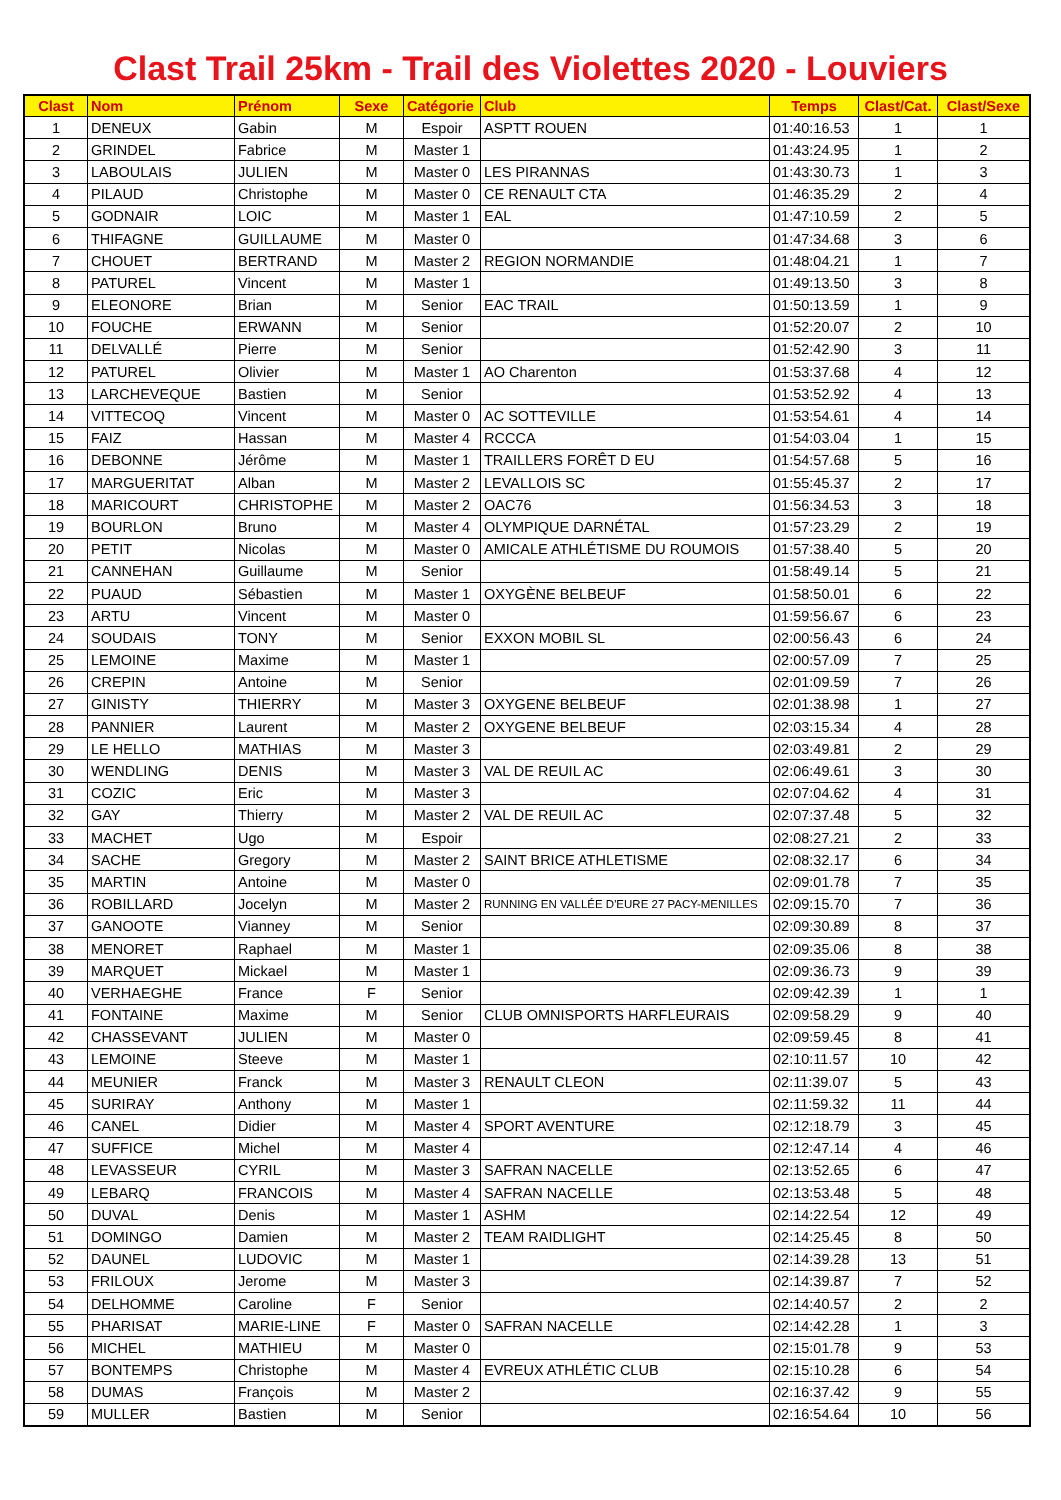Clast Trail 25km - Trail des Violettes 2020 - Louviers
| Clast | Nom | Prénom | Sexe | Catégorie | Club | Temps | Clast/Cat. | Clast/Sexe |
| --- | --- | --- | --- | --- | --- | --- | --- | --- |
| 1 | DENEUX | Gabin | M | Espoir | ASPTT ROUEN | 01:40:16.53 | 1 | 1 |
| 2 | GRINDEL | Fabrice | M | Master 1 | | 01:43:24.95 | 1 | 2 |
| 3 | LABOULAIS | JULIEN | M | Master 0 | LES PIRANNAS | 01:43:30.73 | 1 | 3 |
| 4 | PILAUD | Christophe | M | Master 0 | CE RENAULT CTA | 01:46:35.29 | 2 | 4 |
| 5 | GODNAIR | LOIC | M | Master 1 | EAL | 01:47:10.59 | 2 | 5 |
| 6 | THIFAGNE | GUILLAUME | M | Master 0 | | 01:47:34.68 | 3 | 6 |
| 7 | CHOUET | BERTRAND | M | Master 2 | REGION NORMANDIE | 01:48:04.21 | 1 | 7 |
| 8 | PATUREL | Vincent | M | Master 1 | | 01:49:13.50 | 3 | 8 |
| 9 | ELEONORE | Brian | M | Senior | EAC TRAIL | 01:50:13.59 | 1 | 9 |
| 10 | FOUCHE | ERWANN | M | Senior | | 01:52:20.07 | 2 | 10 |
| 11 | DELVALLÉ | Pierre | M | Senior | | 01:52:42.90 | 3 | 11 |
| 12 | PATUREL | Olivier | M | Master 1 | AO Charenton | 01:53:37.68 | 4 | 12 |
| 13 | LARCHEVEQUE | Bastien | M | Senior | | 01:53:52.92 | 4 | 13 |
| 14 | VITTECOQ | Vincent | M | Master 0 | AC SOTTEVILLE | 01:53:54.61 | 4 | 14 |
| 15 | FAIZ | Hassan | M | Master 4 | RCCCA | 01:54:03.04 | 1 | 15 |
| 16 | DEBONNE | Jérôme | M | Master 1 | TRAILLERS FORÊT D EU | 01:54:57.68 | 5 | 16 |
| 17 | MARGUERITAT | Alban | M | Master 2 | LEVALLOIS SC | 01:55:45.37 | 2 | 17 |
| 18 | MARICOURT | CHRISTOPHE | M | Master 2 | OAC76 | 01:56:34.53 | 3 | 18 |
| 19 | BOURLON | Bruno | M | Master 4 | OLYMPIQUE DARNÉTAL | 01:57:23.29 | 2 | 19 |
| 20 | PETIT | Nicolas | M | Master 0 | AMICALE ATHLÉTISME DU ROUMOIS | 01:57:38.40 | 5 | 20 |
| 21 | CANNEHAN | Guillaume | M | Senior | | 01:58:49.14 | 5 | 21 |
| 22 | PUAUD | Sébastien | M | Master 1 | OXYGÈNE BELBEUF | 01:58:50.01 | 6 | 22 |
| 23 | ARTU | Vincent | M | Master 0 | | 01:59:56.67 | 6 | 23 |
| 24 | SOUDAIS | TONY | M | Senior | EXXON MOBIL SL | 02:00:56.43 | 6 | 24 |
| 25 | LEMOINE | Maxime | M | Master 1 | | 02:00:57.09 | 7 | 25 |
| 26 | CREPIN | Antoine | M | Senior | | 02:01:09.59 | 7 | 26 |
| 27 | GINISTY | THIERRY | M | Master 3 | OXYGENE BELBEUF | 02:01:38.98 | 1 | 27 |
| 28 | PANNIER | Laurent | M | Master 2 | OXYGENE BELBEUF | 02:03:15.34 | 4 | 28 |
| 29 | LE HELLO | MATHIAS | M | Master 3 | | 02:03:49.81 | 2 | 29 |
| 30 | WENDLING | DENIS | M | Master 3 | VAL DE REUIL AC | 02:06:49.61 | 3 | 30 |
| 31 | COZIC | Eric | M | Master 3 | | 02:07:04.62 | 4 | 31 |
| 32 | GAY | Thierry | M | Master 2 | VAL DE REUIL AC | 02:07:37.48 | 5 | 32 |
| 33 | MACHET | Ugo | M | Espoir | | 02:08:27.21 | 2 | 33 |
| 34 | SACHE | Gregory | M | Master 2 | SAINT BRICE ATHLETISME | 02:08:32.17 | 6 | 34 |
| 35 | MARTIN | Antoine | M | Master 0 | | 02:09:01.78 | 7 | 35 |
| 36 | ROBILLARD | Jocelyn | M | Master 2 | RUNNING EN VALLÉE D'EURE 27 PACY-MENILLES | 02:09:15.70 | 7 | 36 |
| 37 | GANOOTE | Vianney | M | Senior | | 02:09:30.89 | 8 | 37 |
| 38 | MENORET | Raphael | M | Master 1 | | 02:09:35.06 | 8 | 38 |
| 39 | MARQUET | Mickael | M | Master 1 | | 02:09:36.73 | 9 | 39 |
| 40 | VERHAEGHE | France | F | Senior | | 02:09:42.39 | 1 | 1 |
| 41 | FONTAINE | Maxime | M | Senior | CLUB OMNISPORTS HARFLEURAIS | 02:09:58.29 | 9 | 40 |
| 42 | CHASSEVANT | JULIEN | M | Master 0 | | 02:09:59.45 | 8 | 41 |
| 43 | LEMOINE | Steeve | M | Master 1 | | 02:10:11.57 | 10 | 42 |
| 44 | MEUNIER | Franck | M | Master 3 | RENAULT CLEON | 02:11:39.07 | 5 | 43 |
| 45 | SURIRAY | Anthony | M | Master 1 | | 02:11:59.32 | 11 | 44 |
| 46 | CANEL | Didier | M | Master 4 | SPORT AVENTURE | 02:12:18.79 | 3 | 45 |
| 47 | SUFFICE | Michel | M | Master 4 | | 02:12:47.14 | 4 | 46 |
| 48 | LEVASSEUR | CYRIL | M | Master 3 | SAFRAN NACELLE | 02:13:52.65 | 6 | 47 |
| 49 | LEBARQ | FRANCOIS | M | Master 4 | SAFRAN NACELLE | 02:13:53.48 | 5 | 48 |
| 50 | DUVAL | Denis | M | Master 1 | ASHM | 02:14:22.54 | 12 | 49 |
| 51 | DOMINGO | Damien | M | Master 2 | TEAM RAIDLIGHT | 02:14:25.45 | 8 | 50 |
| 52 | DAUNEL | LUDOVIC | M | Master 1 | | 02:14:39.28 | 13 | 51 |
| 53 | FRILOUX | Jerome | M | Master 3 | | 02:14:39.87 | 7 | 52 |
| 54 | DELHOMME | Caroline | F | Senior | | 02:14:40.57 | 2 | 2 |
| 55 | PHARISAT | MARIE-LINE | F | Master 0 | SAFRAN NACELLE | 02:14:42.28 | 1 | 3 |
| 56 | MICHEL | MATHIEU | M | Master 0 | | 02:15:01.78 | 9 | 53 |
| 57 | BONTEMPS | Christophe | M | Master 4 | EVREUX ATHLÉTIC CLUB | 02:15:10.28 | 6 | 54 |
| 58 | DUMAS | François | M | Master 2 | | 02:16:37.42 | 9 | 55 |
| 59 | MULLER | Bastien | M | Senior | | 02:16:54.64 | 10 | 56 |